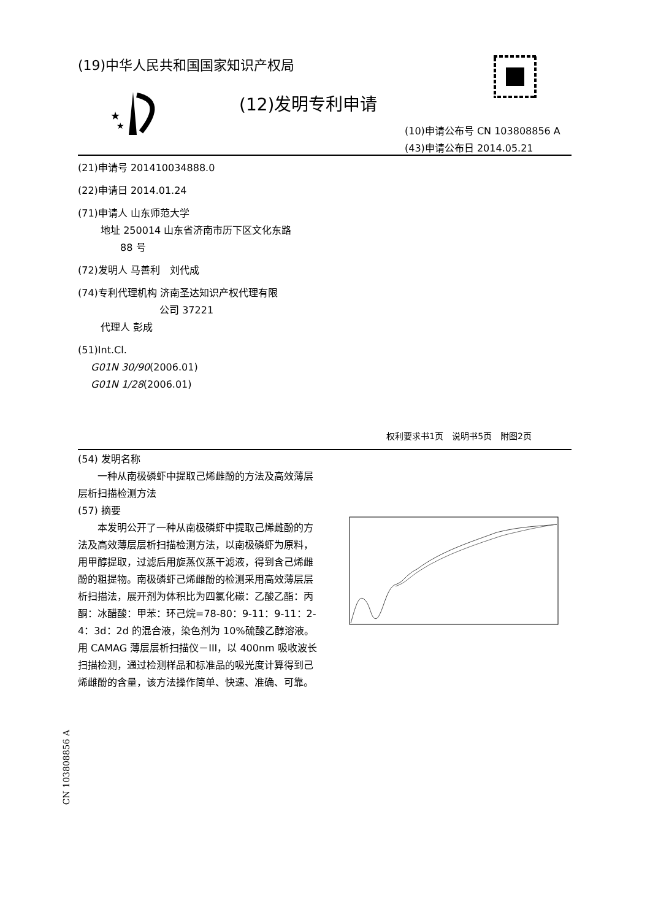(19)中华人民共和国国家知识产权局
★
★
(12)发明专利申请
(10)申请公布号 CN 103808856 A
(43)申请公布日 2014.05.21
(21)申请号 201410034888.0
(22)申请日 2014.01.24
(71)申请人 山东师范大学
　　 地址 250014 山东省济南市历下区文化东路
　　　　 88 号
(72)发明人 马善利　刘代成
(74)专利代理机构 济南圣达知识产权代理有限
　　　　　　　　 公司 37221
　　 代理人 彭成
(51)Int.Cl.
　 G01N 30/90(2006.01)
　 G01N 1/28(2006.01)
权利要求书1页　说明书5页　附图2页
(54) 发明名称
　　一种从南极磷虾中提取己烯雌酚的方法及高效薄层层析扫描检测方法
(57) 摘要
　　本发明公开了一种从南极磷虾中提取己烯雌酚的方法及高效薄层层析扫描检测方法，以南极磷虾为原料，用甲醇提取，过滤后用旋蒸仪蒸干滤液，得到含己烯雌酚的粗提物。南极磷虾己烯雌酚的检测采用高效薄层层析扫描法，展开剂为体积比为四氯化碳：乙酸乙酯：丙酮：冰醋酸：甲苯：环己烷=78-80：9-11：9-11：2-4：3d：2d 的混合液，染色剂为 10%硫酸乙醇溶液。用 CAMAG 薄层层析扫描仪－III，以 400nm 吸收波长扫描检测，通过检测样品和标准品的吸光度计算得到己烯雌酚的含量，该方法操作简单、快速、准确、可靠。
CN 103808856 A